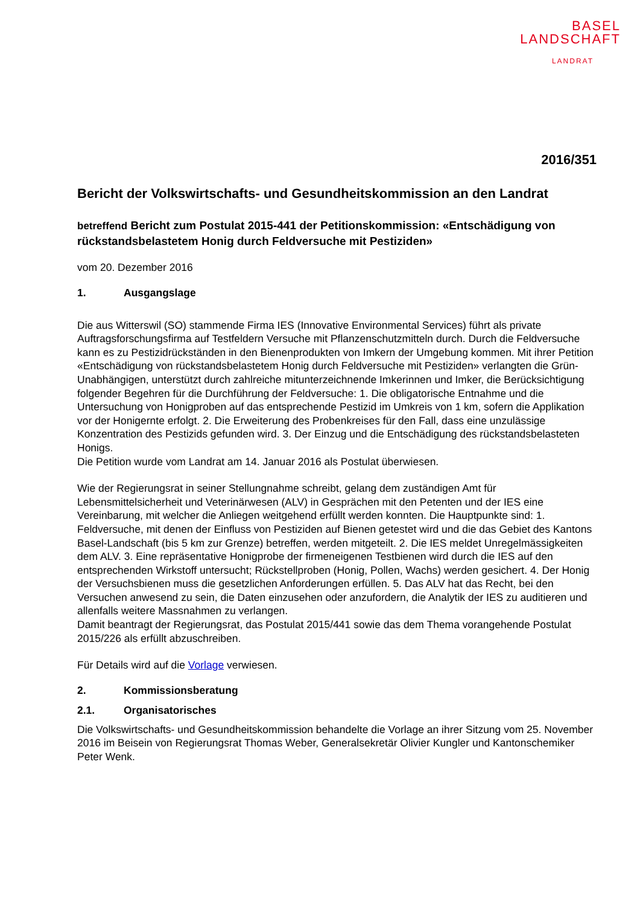BASEL
LANDSCHAFT
LANDRAT
2016/351
Bericht der Volkswirtschafts- und Gesundheitskommission an den Landrat
betreffend Bericht zum Postulat 2015-441 der Petitionskommission: «Entschädigung von rückstandsbelastetem Honig durch Feldversuche mit Pestiziden»
vom 20. Dezember 2016
1. Ausgangslage
Die aus Witterswil (SO) stammende Firma IES (Innovative Environmental Services) führt als private Auftragsforschungsfirma auf Testfeldern Versuche mit Pflanzenschutzmitteln durch. Durch die Feldversuche kann es zu Pestizidrückständen in den Bienenprodukten von Imkern der Umgebung kommen. Mit ihrer Petition «Entschädigung von rückstandsbelastetem Honig durch Feldversuche mit Pestiziden» verlangten die Grün-Unabhängigen, unterstützt durch zahlreiche mitunterzeichnende Imkerinnen und Imker, die Berücksichtigung folgender Begehren für die Durchführung der Feldversuche: 1. Die obligatorische Entnahme und die Untersuchung von Honigproben auf das entsprechende Pestizid im Umkreis von 1 km, sofern die Applikation vor der Honigernte erfolgt. 2. Die Erweiterung des Probenkreises für den Fall, dass eine unzulässige Konzentration des Pestizids gefunden wird. 3. Der Einzug und die Entschädigung des rückstandsbelasteten Honigs.
Die Petition wurde vom Landrat am 14. Januar 2016 als Postulat überwiesen.
Wie der Regierungsrat in seiner Stellungnahme schreibt, gelang dem zuständigen Amt für Lebensmittelsicherheit und Veterinärwesen (ALV) in Gesprächen mit den Petenten und der IES eine Vereinbarung, mit welcher die Anliegen weitgehend erfüllt werden konnten. Die Hauptpunkte sind: 1. Feldversuche, mit denen der Einfluss von Pestiziden auf Bienen getestet wird und die das Gebiet des Kantons Basel-Landschaft (bis 5 km zur Grenze) betreffen, werden mitgeteilt. 2. Die IES meldet Unregelmässigkeiten dem ALV. 3. Eine repräsentative Honigprobe der firmeneigenen Testbienen wird durch die IES auf den entsprechenden Wirkstoff untersucht; Rückstellproben (Honig, Pollen, Wachs) werden gesichert. 4. Der Honig der Versuchsbienen muss die gesetzlichen Anforderungen erfüllen. 5. Das ALV hat das Recht, bei den Versuchen anwesend zu sein, die Daten einzusehen oder anzufordern, die Analytik der IES zu auditieren und allenfalls weitere Massnahmen zu verlangen.
Damit beantragt der Regierungsrat, das Postulat 2015/441 sowie das dem Thema vorangehende Postulat 2015/226 als erfüllt abzuschreiben.
Für Details wird auf die Vorlage verwiesen.
2. Kommissionsberatung
2.1. Organisatorisches
Die Volkswirtschafts- und Gesundheitskommission behandelte die Vorlage an ihrer Sitzung vom 25. November 2016 im Beisein von Regierungsrat Thomas Weber, Generalsekretär Olivier Kungler und Kantonschemiker Peter Wenk.